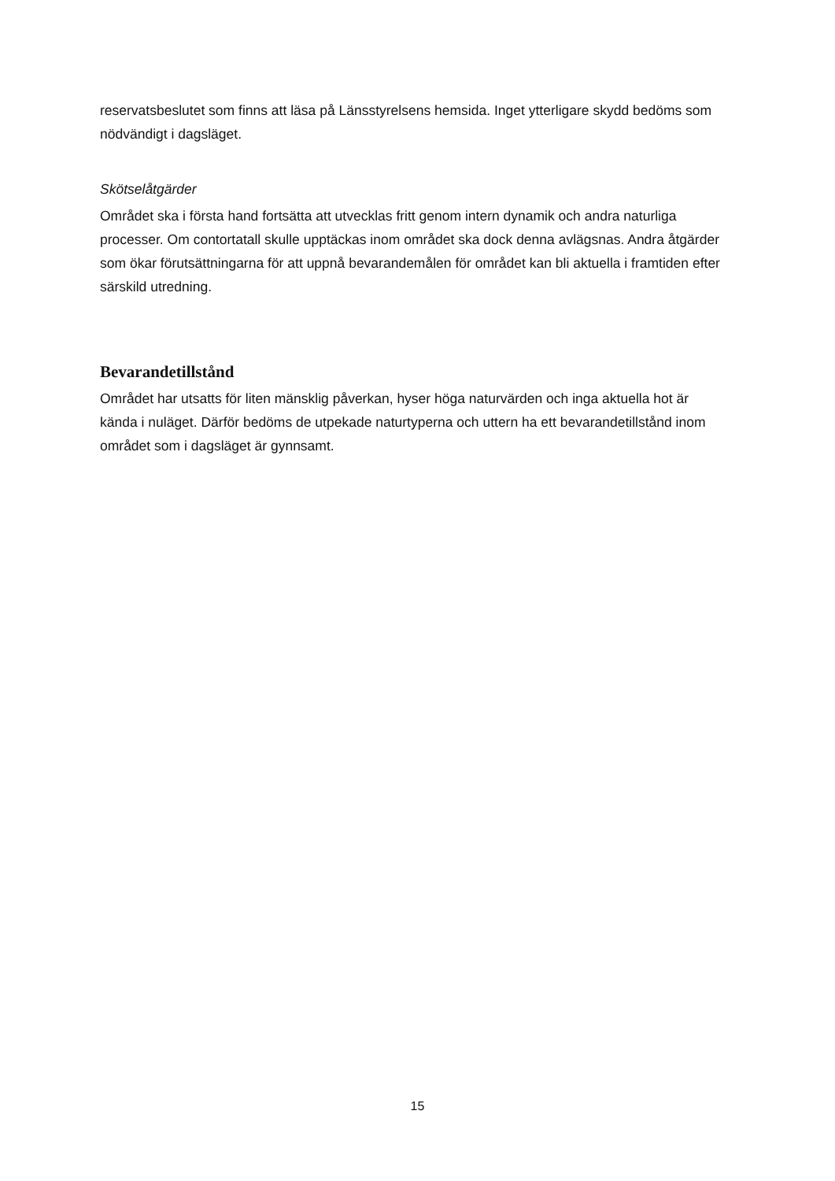reservatsbeslutet som finns att läsa på Länsstyrelsens hemsida. Inget ytterligare skydd bedöms som nödvändigt i dagsläget.
Skötselåtgärder
Området ska i första hand fortsätta att utvecklas fritt genom intern dynamik och andra naturliga processer. Om contortatall skulle upptäckas inom området ska dock denna avlägsnas. Andra åtgärder som ökar förutsättningarna för att uppnå bevarandemålen för området kan bli aktuella i framtiden efter särskild utredning.
Bevarandetillstånd
Området har utsatts för liten mänsklig påverkan, hyser höga naturvärden och inga aktuella hot är kända i nuläget. Därför bedöms de utpekade naturtyperna och uttern ha ett bevarandetillstånd inom området som i dagsläget är gynnsamt.
15